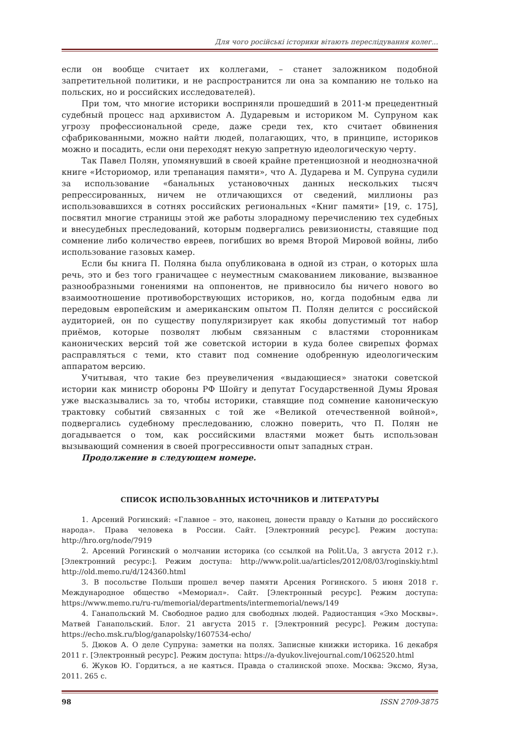Для чого російські історики вітають переслідування колег...
если он вообще считает их коллегами, – станет заложником подобной запретительной политики, и не распространится ли она за компанию не только на польских, но и российских исследователей).
При том, что многие историки восприняли прошедший в 2011-м прецедентный судебный процесс над архивистом А. Дударевым и историком М. Супруном как угрозу профессиональной среде, даже среди тех, кто считает обвинения сфабрикованными, можно найти людей, полагающих, что, в принципе, историков можно и посадить, если они переходят некую запретную идеологическую черту.
Так Павел Полян, упомянувший в своей крайне претенциозной и неоднозначной книге «Историомор, или трепанация памяти», что А. Дударева и М. Супруна судили за использование «банальных установочных данных нескольких тысяч репрессированных, ничем не отличающихся от сведений, миллионы раз использовавшихся в сотнях российских региональных «Книг памяти» [19, с. 175], посвятил многие страницы этой же работы злорадному перечислению тех судебных и внесудебных преследований, которым подвергались ревизионисты, ставящие под сомнение либо количество евреев, погибших во время Второй Мировой войны, либо использование газовых камер.
Если бы книга П. Поляна была опубликована в одной из стран, о которых шла речь, это и без того граничащее с неуместным смакованием ликование, вызванное разнообразными гонениями на оппонентов, не привносило бы ничего нового во взаимоотношение противоборствующих историков, но, когда подобным едва ли передовым европейским и американским опытом П. Полян делится с российской аудиторией, он по существу популяризирует как якобы допустимый тот набор приёмов, которые позволят любым связанным с властями сторонникам канонических версий той же советской истории в куда более свирепых формах расправляться с теми, кто ставит под сомнение одобренную идеологическим аппаратом версию.
Учитывая, что такие без преувеличения «выдающиеся» знатоки советской истории как министр обороны РФ Шойгу и депутат Государственной Думы Яровая уже высказывались за то, чтобы историки, ставящие под сомнение каноническую трактовку событий связанных с той же «Великой отечественной войной», подвергались судебному преследованию, сложно поверить, что П. Полян не догадывается о том, как российскими властями может быть использован вызывающий сомнения в своей прогрессивности опыт западных стран.
Продолжение в следующем номере.
СПИСОК ИСПОЛЬЗОВАННЫХ ИСТОЧНИКОВ И ЛИТЕРАТУРЫ
1. Арсений Рогинский: «Главное – это, наконец, донести правду о Катыни до российского народа». Права человека в России. Сайт. [Электронний ресурс]. Режим доступа: http://hro.org/node/7919
2. Арсений Рогинский о молчании историка (со ссылкой на Polit.Ua, 3 августа 2012 г.). [Электронний ресурс:]. Режим доступа: http://www.polit.ua/articles/2012/08/03/roginskiy.html http://old.memo.ru/d/124360.html
3. В посольстве Польши прошел вечер памяти Арсения Рогинского. 5 июня 2018 г. Международное общество «Мемориал». Сайт. [Электронный ресурс]. Режим доступа: https://www.memo.ru/ru-ru/memorial/departments/intermemorial/news/149
4. Ганапольский М. Свободное радио для свободных людей. Радиостанция «Эхо Москвы». Матвей Ганапольский. Блог. 21 августа 2015 г. [Электронний ресурс]. Режим доступа: https://echo.msk.ru/blog/ganapolsky/1607534-echo/
5. Дюков А. О деле Супруна: заметки на полях. Записные книжки историка. 16 декабря 2011 г. [Электронный ресурс]. Режим доступа: https://a-dyukov.livejournal.com/1062520.html
6. Жуков Ю. Гордиться, а не каяться. Правда о сталинской эпохе. Москва: Эксмо, Яуза, 2011. 265 с.
98 ISSN 2709-3875